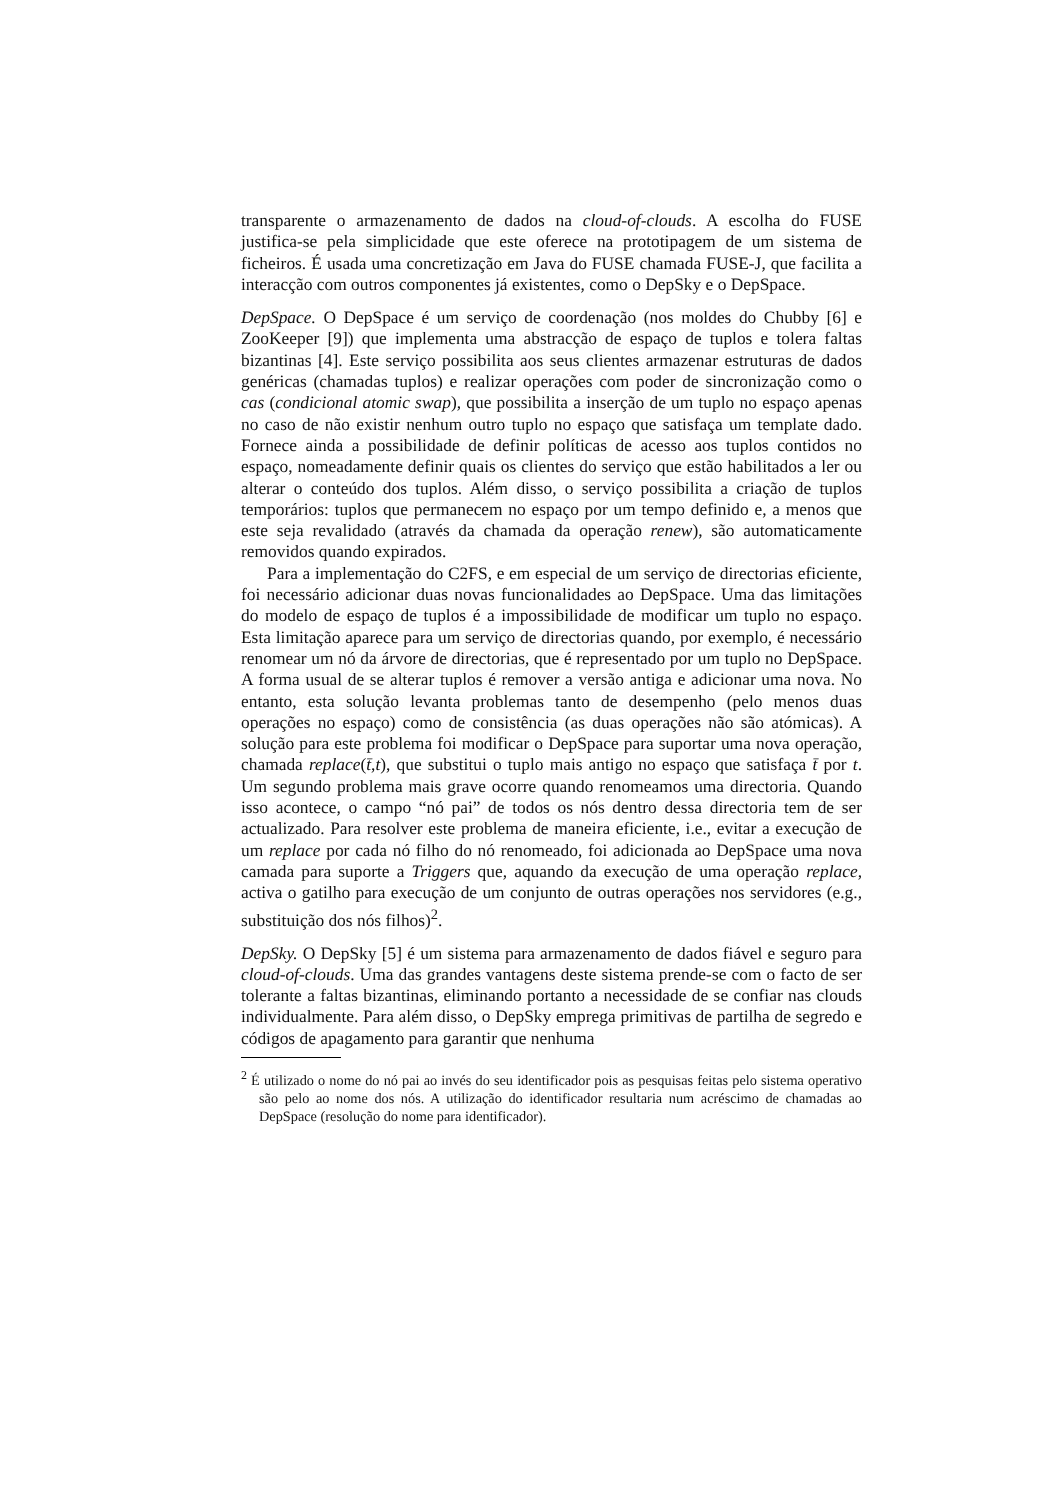transparente o armazenamento de dados na cloud-of-clouds. A escolha do FUSE justifica-se pela simplicidade que este oferece na prototipagem de um sistema de ficheiros. É usada uma concretização em Java do FUSE chamada FUSE-J, que facilita a interacção com outros componentes já existentes, como o DepSky e o DepSpace.
DepSpace. O DepSpace é um serviço de coordenação (nos moldes do Chubby [6] e ZooKeeper [9]) que implementa uma abstracção de espaço de tuplos e tolera faltas bizantinas [4]. Este serviço possibilita aos seus clientes armazenar estruturas de dados genéricas (chamadas tuplos) e realizar operações com poder de sincronização como o cas (condicional atomic swap), que possibilita a inserção de um tuplo no espaço apenas no caso de não existir nenhum outro tuplo no espaço que satisfaça um template dado. Fornece ainda a possibilidade de definir políticas de acesso aos tuplos contidos no espaço, nomeadamente definir quais os clientes do serviço que estão habilitados a ler ou alterar o conteúdo dos tuplos. Além disso, o serviço possibilita a criação de tuplos temporários: tuplos que permanecem no espaço por um tempo definido e, a menos que este seja revalidado (através da chamada da operação renew), são automaticamente removidos quando expirados.
Para a implementação do C2FS, e em especial de um serviço de directorias eficiente, foi necessário adicionar duas novas funcionalidades ao DepSpace. Uma das limitações do modelo de espaço de tuplos é a impossibilidade de modificar um tuplo no espaço. Esta limitação aparece para um serviço de directorias quando, por exemplo, é necessário renomear um nó da árvore de directorias, que é representado por um tuplo no DepSpace. A forma usual de se alterar tuplos é remover a versão antiga e adicionar uma nova. No entanto, esta solução levanta problemas tanto de desempenho (pelo menos duas operações no espaço) como de consistência (as duas operações não são atómicas). A solução para este problema foi modificar o DepSpace para suportar uma nova operação, chamada replace(t̄,t), que substitui o tuplo mais antigo no espaço que satisfaça t̄ por t. Um segundo problema mais grave ocorre quando renomeamos uma directoria. Quando isso acontece, o campo “nó pai” de todos os nós dentro dessa directoria tem de ser actualizado. Para resolver este problema de maneira eficiente, i.e., evitar a execução de um replace por cada nó filho do nó renomeado, foi adicionada ao DepSpace uma nova camada para suporte a Triggers que, aquando da execução de uma operação replace, activa o gatilho para execução de um conjunto de outras operações nos servidores (e.g., substituição dos nós filhos)<sup>2</sup>.
DepSky. O DepSky [5] é um sistema para armazenamento de dados fiável e seguro para cloud-of-clouds. Uma das grandes vantagens deste sistema prende-se com o facto de ser tolerante a faltas bizantinas, eliminando portanto a necessidade de se confiar nas clouds individualmente. Para além disso, o DepSky emprega primitivas de partilha de segredo e códigos de apagamento para garantir que nenhuma
<sup>2</sup> É utilizado o nome do nó pai ao invés do seu identificador pois as pesquisas feitas pelo sistema operativo são pelo ao nome dos nós. A utilização do identificador resultaria num acréscimo de chamadas ao DepSpace (resolução do nome para identificador).